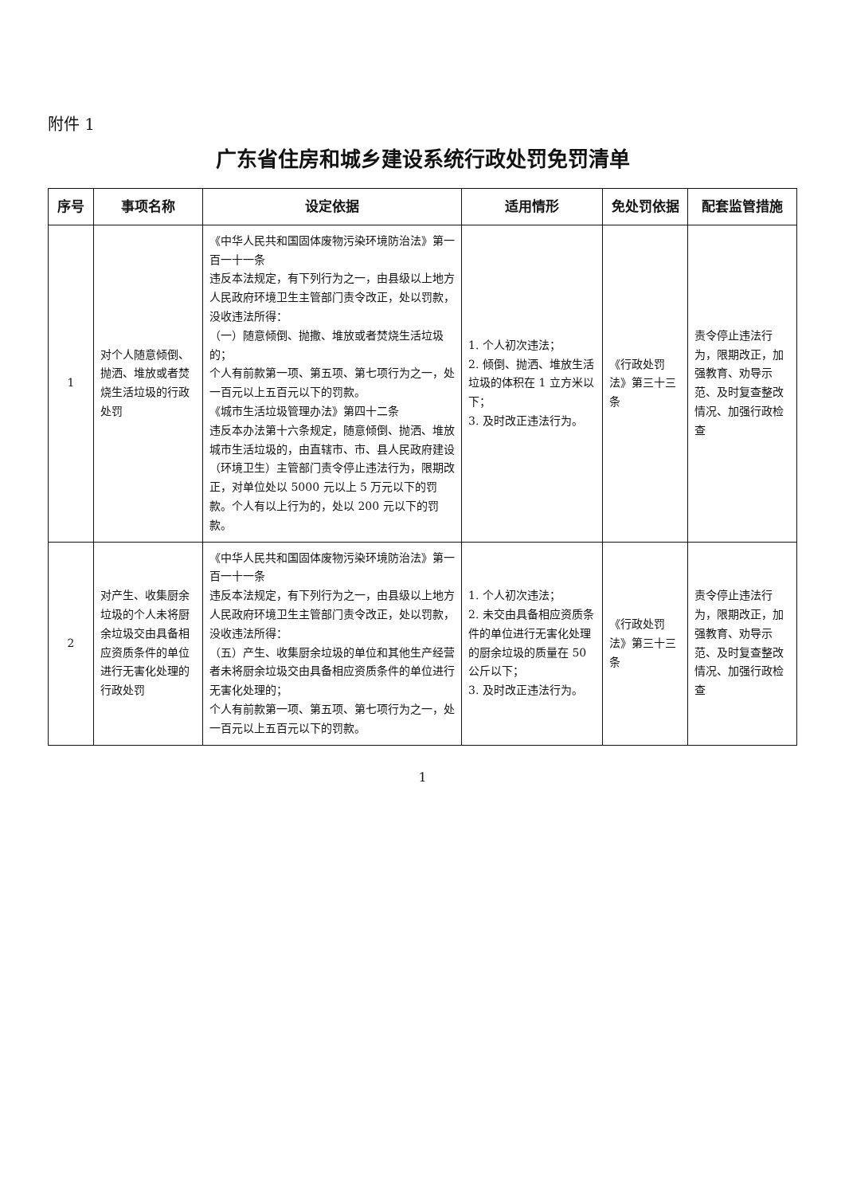附件 1
广东省住房和城乡建设系统行政处罚免罚清单
| 序号 | 事项名称 | 设定依据 | 适用情形 | 免处罚依据 | 配套监管措施 |
| --- | --- | --- | --- | --- | --- |
| 1 | 对个人随意倾倒、抛洒、堆放或者焚烧生活垃圾的行政处罚 | 《中华人民共和国固体废物污染环境防治法》第一百一十一条 违反本法规定，有下列行为之一，由县级以上地方人民政府环境卫生主管部门责令改正，处以罚款，没收违法所得： （一）随意倾倒、抛撒、堆放或者焚烧生活垃圾的； 个人有前款第一项、第五项、第七项行为之一，处一百元以上五百元以下的罚款。 《城市生活垃圾管理办法》第四十二条 违反本办法第十六条规定，随意倾倒、抛洒、堆放城市生活垃圾的，由直辖市、市、县人民政府建设（环境卫生）主管部门责令停止违法行为，限期改正，对单位处以 5000 元以上 5 万元以下的罚款。个人有以上行为的，处以 200 元以下的罚款。 | 1. 个人初次违法； 2. 倾倒、抛洒、堆放生活垃圾的体积在 1 立方米以下； 3. 及时改正违法行为。 | 《行政处罚法》第三十三条 | 责令停止违法行为，限期改正，加强教育、劝导示范、及时复查整改情况、加强行政检查 |
| 2 | 对产生、收集厨余垃圾的个人未将厨余垃圾交由具备相应资质条件的单位进行无害化处理的行政处罚 | 《中华人民共和国固体废物污染环境防治法》第一百一十一条 违反本法规定，有下列行为之一，由县级以上地方人民政府环境卫生主管部门责令改正，处以罚款，没收违法所得： （五）产生、收集厨余垃圾的单位和其他生产经营者未将厨余垃圾交由具备相应资质条件的单位进行无害化处理的； 个人有前款第一项、第五项、第七项行为之一，处一百元以上五百元以下的罚款。 | 1. 个人初次违法； 2. 未交由具备相应资质条件的单位进行无害化处理的厨余垃圾的质量在 50 公斤以下； 3. 及时改正违法行为。 | 《行政处罚法》第三十三条 | 责令停止违法行为，限期改正，加强教育、劝导示范、及时复查整改情况、加强行政检查 |
1